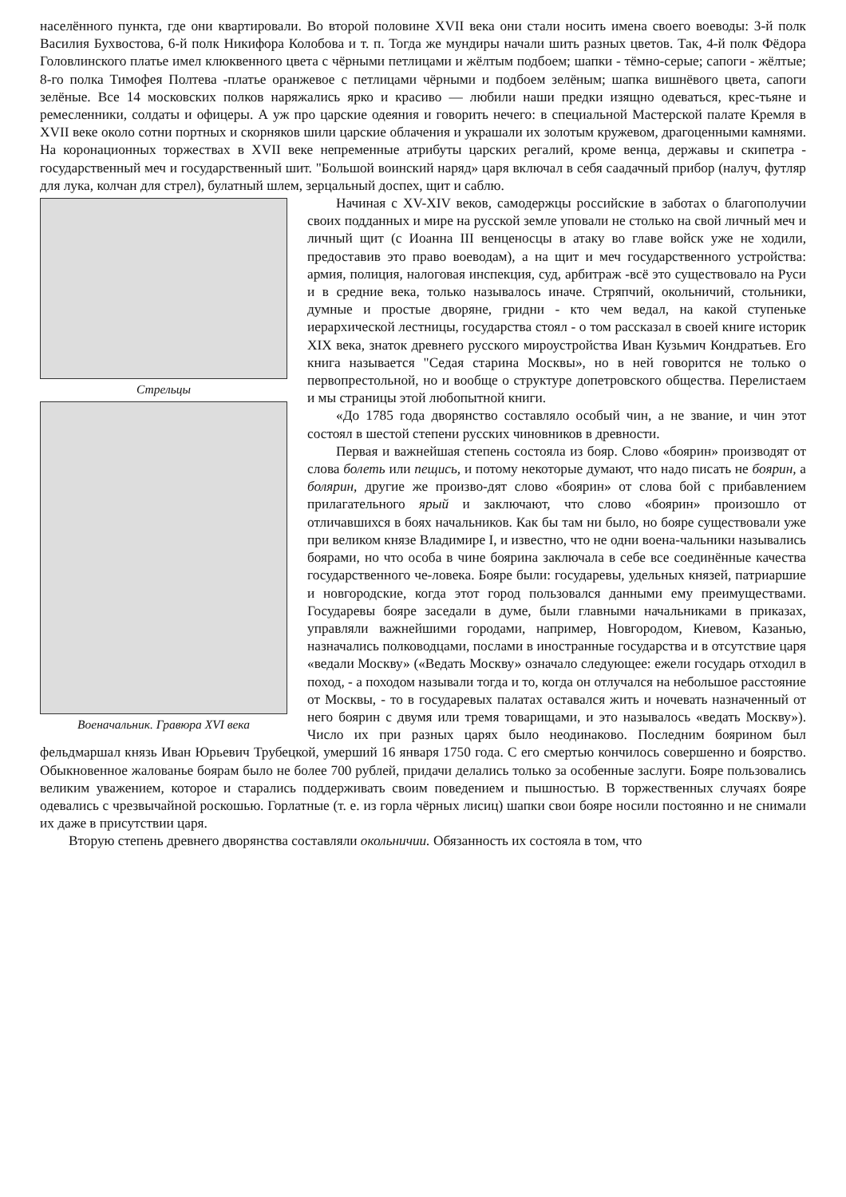населённого пункта, где они квартировали. Во второй половине XVII века они стали носить имена своего воеводы: 3-й полк Василия Бухвостова, 6-й полк Никифора Колобова и т. п. Тогда же мундиры начали шить разных цветов. Так, 4-й полк Фёдора Головлинского платье имел клюквенного цвета с чёрными петлицами и жёлтым подбоем; шапки - тёмно-серые; сапоги - жёлтые; 8-го полка Тимофея Полтева -платье оранжевое с петлицами чёрными и подбоем зелёным; шапка вишнёвого цвета, сапоги зелёные. Все 14 московских полков наряжались ярко и красиво — любили наши предки изящно одеваться, крес-тьяне и ремесленники, солдаты и офицеры. А уж про царские одеяния и говорить нечего: в специальной Мастерской палате Кремля в XVII веке около сотни портных и скорняков шили царские облачения и украшали их золотым кружевом, драгоценными камнями. На коронационных торжествах в XVII веке непременные атрибуты царских регалий, кроме венца, державы и скипетра - государственный меч и государственный шит. "Большой воинский наряд» царя включал в себя саадачный прибор (налуч, футляр для лука, колчан для стрел), булатный шлем, зерцальный доспех, щит и саблю.
Стрельцы
Военачальник. Гравюра XVI века
Начиная с XV-XIV веков, самодержцы российские в заботах о благополучии своих подданных и мире на русской земле уповали не столько на свой личный меч и личный щит (с Иоанна III венценосцы в атаку во главе войск уже не ходили, предоставив это право воеводам), а на щит и меч государственного устройства: армия, полиция, налоговая инспекция, суд, арбитраж -всё это существовало на Руси и в средние века, только называлось иначе. Стряпчий, окольничий, стольники, думные и простые дворяне, гридни - кто чем ведал, на какой ступеньке иерархической лестницы, государства стоял - о том рассказал в своей книге историк XIX века, знаток древнего русского мироустройства Иван Кузьмич Кондратьев. Его книга называется "Седая старина Москвы», но в ней говорится не только о первопрестольной, но и вообще о структуре допетровского общества. Перелистаем и мы страницы этой любопытной книги.
«До 1785 года дворянство составляло особый чин, а не звание, и чин этот состоял в шестой степени русских чиновников в древности.
Первая и важнейшая степень состояла из бояр. Слово «боярин» производят от слова болеть или пещись, и потому некоторые думают, что надо писать не боярин, а болярин, другие же произво-дят слово «боярин» от слова бой с прибавлением прилагательного ярый и заключают, что слово «боярин» произошло от отличавшихся в боях начальников. Как бы там ни было, но бояре существовали уже при великом князе Владимире I, и известно, что не одни воена-чальники назывались боярами, но что особа в чине боярина заключала в себе все соединённые качества государственного че-ловека. Бояре были: государевы, удельных князей, патриаршие и новгородские, когда этот город пользовался данными ему преимуществами. Государевы бояре заседали в думе, были главными начальниками в приказах, управляли важнейшими городами, например, Новгородом, Киевом, Казанью, назначались полководцами, послами в иностранные государства и в отсутствие царя «ведали Москву» («Ведать Москву» означало следующее: ежели государь отходил в поход, - а походом называли тогда и то, когда он отлучался на небольшое расстояние от Москвы, - то в государевых палатах оставался жить и ночевать назначенный от него боярин с двумя или тремя товарищами, и это называлось «ведать Москву»). Число их при разных царях было неодинаково. Последним боярином был фельдмаршал князь Иван Юрьевич Трубецкой, умерший 16 января 1750 года. С его смертью кончилось совершенно и боярство. Обыкновенное жалованье боярам было не более 700 рублей, придачи делались только за особенные заслуги. Бояре пользовались великим уважением, которое и старались поддерживать своим поведением и пышностью. В торжественных случаях бояре одевались с чрезвычайной роскошью. Горлатные (т. е. из горла чёрных лисиц) шапки свои бояре носили постоянно и не снимали их даже в присутствии царя.
Вторую степень древнего дворянства составляли окольничии. Обязанность их состояла в том, что